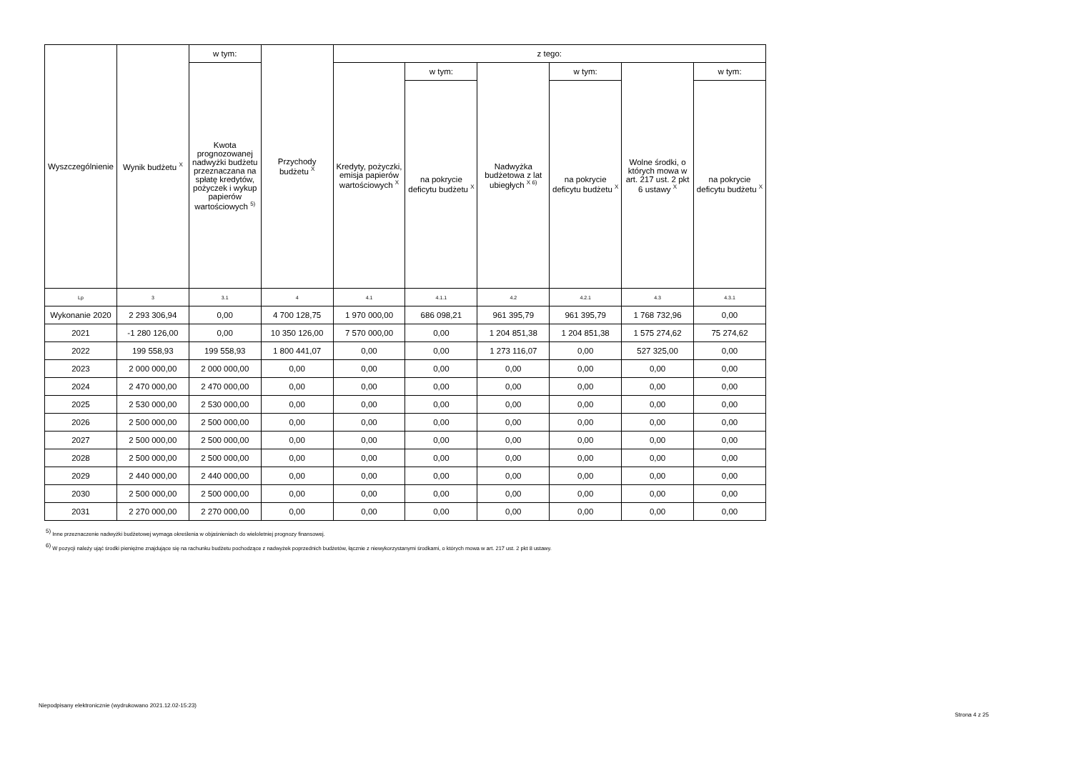| Wyszczególnienie | Wynik budżetu <sup>X</sup> | w tym: | Przychody budżetu <sup>X</sup> | z tego: | | | | | |
| --- | --- | --- | --- | --- | --- | --- | --- | --- | --- |
| | | Kwota prognozowanej nadwyżki budżetu przeznaczana na spłatę kredytów, pożyczek i wykup papierów wartościowych <sup>5)</sup> | | Kredyty, pożyczki, emisja papierów wartościowych <sup>X</sup> | w tym: | Nadwyżka budżetowa z lat ubiegłych <sup>X 6)</sup> | w tym: | Wolne środki, o których mowa w art. 217 ust. 2 pkt 6 ustawy <sup>X</sup> | w tym: |
| | | | | | na pokrycie deficytu budżetu <sup>X</sup> | | na pokrycie deficytu budżetu <sup>X</sup> | | na pokrycie deficytu budżetu <sup>X</sup> |
| Lp | 3 | 3.1 | 4 | 4.1 | 4.1.1 | 4.2 | 4.2.1 | 4.3 | 4.3.1 |
| Wykonanie 2020 | 2 293 306,94 | 0,00 | 4 700 128,75 | 1 970 000,00 | 686 098,21 | 961 395,79 | 961 395,79 | 1 768 732,96 | 0,00 |
| 2021 | -1 280 126,00 | 0,00 | 10 350 126,00 | 7 570 000,00 | 0,00 | 1 204 851,38 | 1 204 851,38 | 1 575 274,62 | 75 274,62 |
| 2022 | 199 558,93 | 199 558,93 | 1 800 441,07 | 0,00 | 0,00 | 1 273 116,07 | 0,00 | 527 325,00 | 0,00 |
| 2023 | 2 000 000,00 | 2 000 000,00 | 0,00 | 0,00 | 0,00 | 0,00 | 0,00 | 0,00 | 0,00 |
| 2024 | 2 470 000,00 | 2 470 000,00 | 0,00 | 0,00 | 0,00 | 0,00 | 0,00 | 0,00 | 0,00 |
| 2025 | 2 530 000,00 | 2 530 000,00 | 0,00 | 0,00 | 0,00 | 0,00 | 0,00 | 0,00 | 0,00 |
| 2026 | 2 500 000,00 | 2 500 000,00 | 0,00 | 0,00 | 0,00 | 0,00 | 0,00 | 0,00 | 0,00 |
| 2027 | 2 500 000,00 | 2 500 000,00 | 0,00 | 0,00 | 0,00 | 0,00 | 0,00 | 0,00 | 0,00 |
| 2028 | 2 500 000,00 | 2 500 000,00 | 0,00 | 0,00 | 0,00 | 0,00 | 0,00 | 0,00 | 0,00 |
| 2029 | 2 440 000,00 | 2 440 000,00 | 0,00 | 0,00 | 0,00 | 0,00 | 0,00 | 0,00 | 0,00 |
| 2030 | 2 500 000,00 | 2 500 000,00 | 0,00 | 0,00 | 0,00 | 0,00 | 0,00 | 0,00 | 0,00 |
| 2031 | 2 270 000,00 | 2 270 000,00 | 0,00 | 0,00 | 0,00 | 0,00 | 0,00 | 0,00 | 0,00 |
<sup>5)</sup> Inne przeznaczenie nadwyżki budżetowej wymaga określenia w objaśnieniach do wieloletniej prognozy finansowej.
<sup>6)</sup> W pozycji należy ująć środki pieniężne znajdujące się na rachunku budżetu pochodzące z nadwyżek poprzednich budżetów, łącznie z niewykorzystanymi środkami, o których mowa w art. 217 ust. 2 pkt 8 ustawy.
Niepodpisany elektronicznie (wydrukowano 2021.12.02-15:23)
Strona 4 z 25